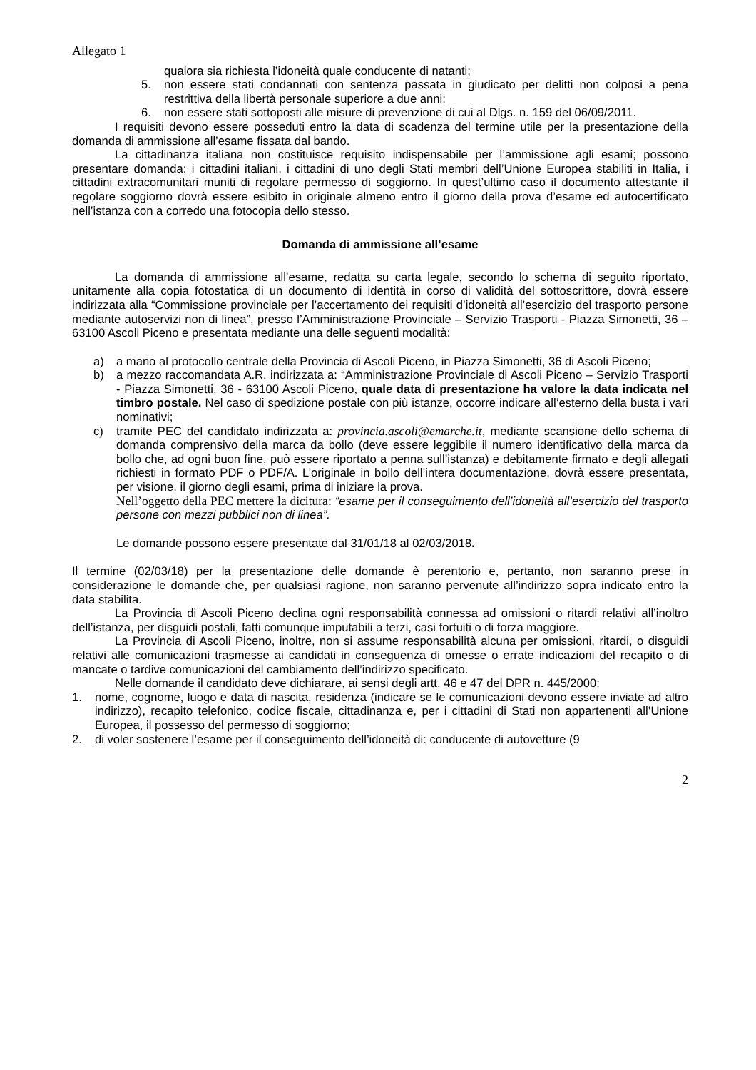Allegato 1
qualora sia richiesta l’idoneità quale conducente di natanti;
5. non essere stati condannati con sentenza passata in giudicato per delitti non colposi a pena restrittiva della libertà personale superiore a due anni;
6. non essere stati sottoposti alle misure di prevenzione di cui al Dlgs. n. 159 del 06/09/2011.
I requisiti devono essere posseduti entro la data di scadenza del termine utile per la presentazione della domanda di ammissione all’esame fissata dal bando.
La cittadinanza italiana non costituisce requisito indispensabile per l’ammissione agli esami; possono presentare domanda: i cittadini italiani, i cittadini di uno degli Stati membri dell’Unione Europea stabiliti in Italia, i cittadini extracomunitari muniti di regolare permesso di soggiorno. In quest’ultimo caso il documento attestante il regolare soggiorno dovrà essere esibito in originale almeno entro il giorno della prova d’esame ed autocertificato nell’istanza con a corredo una fotocopia dello stesso.
Domanda di ammissione all’esame
La domanda di ammissione all’esame, redatta su carta legale, secondo lo schema di seguito riportato, unitamente alla copia fotostatica di un documento di identità in corso di validità del sottoscrittore, dovrà essere indirizzata alla “Commissione provinciale per l’accertamento dei requisiti d’idoneità all’esercizio del trasporto persone mediante autoservizi non di linea”, presso l’Amministrazione Provinciale – Servizio Trasporti - Piazza Simonetti, 36 – 63100 Ascoli Piceno e presentata mediante una delle seguenti modalità:
a) a mano al protocollo centrale della Provincia di Ascoli Piceno, in Piazza Simonetti, 36 di Ascoli Piceno;
b) a mezzo raccomandata A.R. indirizzata a: “Amministrazione Provinciale di Ascoli Piceno – Servizio Trasporti - Piazza Simonetti, 36 - 63100 Ascoli Piceno, quale data di presentazione ha valore la data indicata nel timbro postale. Nel caso di spedizione postale con più istanze, occorre indicare all’esterno della busta i vari nominativi;
c) tramite PEC del candidato indirizzata a: provincia.ascoli@emarche.it, mediante scansione dello schema di domanda comprensivo della marca da bollo (deve essere leggibile il numero identificativo della marca da bollo che, ad ogni buon fine, può essere riportato a penna sull’istanza) e debitamente firmato e degli allegati richiesti in formato PDF o PDF/A. L’originale in bollo dell’intera documentazione, dovrà essere presentata, per visione, il giorno degli esami, prima di iniziare la prova.
Nell’oggetto della PEC mettere la dicitura: “esame per il conseguimento dell’idoneità all’esercizio del trasporto persone con mezzi pubblici non di linea”.
Le domande possono essere presentate dal 31/01/18 al 02/03/2018.
Il termine (02/03/18) per la presentazione delle domande è perentorio e, pertanto, non saranno prese in considerazione le domande che, per qualsiasi ragione, non saranno pervenute all’indirizzo sopra indicato entro la data stabilita.
La Provincia di Ascoli Piceno declina ogni responsabilità connessa ad omissioni o ritardi relativi all’inoltro dell’istanza, per disguidi postali, fatti comunque imputabili a terzi, casi fortuiti o di forza maggiore.
La Provincia di Ascoli Piceno, inoltre, non si assume responsabilità alcuna per omissioni, ritardi, o disguidi relativi alle comunicazioni trasmesse ai candidati in conseguenza di omesse o errate indicazioni del recapito o di mancate o tardive comunicazioni del cambiamento dell’indirizzo specificato.
Nelle domande il candidato deve dichiarare, ai sensi degli artt. 46 e 47 del DPR n. 445/2000:
1. nome, cognome, luogo e data di nascita, residenza (indicare se le comunicazioni devono essere inviate ad altro indirizzo), recapito telefonico, codice fiscale, cittadinanza e, per i cittadini di Stati non appartenenti all’Unione Europea, il possesso del permesso di soggiorno;
2. di voler sostenere l’esame per il conseguimento dell’idoneità di: conducente di autovetture (9
2